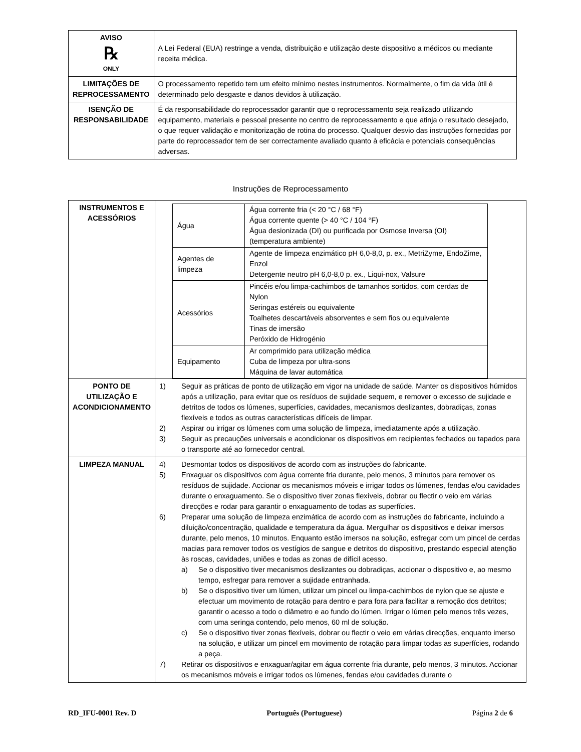| AVISO ℞ ONLY | A Lei Federal (EUA) restringe a venda, distribuição e utilização deste dispositivo a médicos ou mediante receita médica. |
| LIMITAÇÕES DE REPROCESSAMENTO | O processamento repetido tem um efeito mínimo nestes instrumentos. Normalmente, o fim da vida útil é determinado pelo desgaste e danos devidos à utilização. |
| ISENÇÃO DE RESPONSABILIDADE | É da responsabilidade do reprocessador garantir que o reprocessamento seja realizado utilizando equipamento, materiais e pessoal presente no centro de reprocessamento e que atinja o resultado desejado, o que requer validação e monitorização de rotina do processo. Qualquer desvio das instruções fornecidas por parte do reprocessador tem de ser correctamente avaliado quanto à eficácia e potenciais consequências adversas. |
Instruções de Reprocessamento
| INSTRUMENTOS E ACESSÓRIOS | / Água / Água corrente fria (< 20 °C / 68 °F) Água corrente quente (> 40 °C / 104 °F) Água desionizada (DI) ou purificada por Osmose Inversa (OI) (temperatura ambiente) / / Agentes de limpeza / Agente de limpeza enzimático pH 6,0-8,0, p. ex., MetriZyme, EndoZime, Enzol Detergente neutro pH 6,0-8,0 p. ex., Liqui-nox, Valsure / / Acessórios / Pincéis e/ou limpa-cachimbos de tamanhos sortidos, com cerdas de Nylon Seringas estéreis ou equivalente Toalhetes descartáveis absorventes e sem fios ou equivalente Tinas de imersão Peróxido de Hidrogénio / / Equipamento / Ar comprimido para utilização médica Cuba de limpeza por ultra-sons Máquina de lavar automática / |
| PONTO DE UTILIZAÇÃO E ACONDICIONAMENTO | 1) Seguir as práticas de ponto de utilização em vigor na unidade de saúde. Manter os dispositivos húmidos após a utilização, para evitar que os resíduos de sujidade sequem, e remover o excesso de sujidade e detritos de todos os lúmenes, superfícies, cavidades, mecanismos deslizantes, dobradiças, zonas flexíveis e todos as outras características difíceis de limpar. 2) Aspirar ou irrigar os lúmenes com uma solução de limpeza, imediatamente após a utilização. 3) Seguir as precauções universais e acondicionar os dispositivos em recipientes fechados ou tapados para o transporte até ao fornecedor central. |
| LIMPEZA MANUAL | 4) Desmontar todos os dispositivos de acordo com as instruções do fabricante. 5) Enxaguar os dispositivos com água corrente fria durante, pelo menos, 3 minutos para remover os resíduos de sujidade. Accionar os mecanismos móveis e irrigar todos os lúmenes, fendas e/ou cavidades durante o enxaguamento. Se o dispositivo tiver zonas flexíveis, dobrar ou flectir o veio em várias direcções e rodar para garantir o enxaguamento de todas as superfícies. 6) Preparar uma solução de limpeza enzimática de acordo com as instruções do fabricante, incluindo a diluição/concentração, qualidade e temperatura da água. Mergulhar os dispositivos e deixar imersos durante, pelo menos, 10 minutos. Enquanto estão imersos na solução, esfregar com um pincel de cerdas macias para remover todos os vestígios de sangue e detritos do dispositivo, prestando especial atenção às roscas, cavidades, uniões e todas as zonas de difícil acesso. a) Se o dispositivo tiver mecanismos deslizantes ou dobradiças, accionar o dispositivo e, ao mesmo tempo, esfregar para remover a sujidade entranhada. b) Se o dispositivo tiver um lúmen, utilizar um pincel ou limpa-cachimbos de nylon que se ajuste e efectuar um movimento de rotação para dentro e para fora para facilitar a remoção dos detritos; garantir o acesso a todo o diâmetro e ao fundo do lúmen. Irrigar o lúmen pelo menos três vezes, com uma seringa contendo, pelo menos, 60 ml de solução. c) Se o dispositivo tiver zonas flexíveis, dobrar ou flectir o veio em várias direcções, enquanto imerso na solução, e utilizar um pincel em movimento de rotação para limpar todas as superfícies, rodando a peça. 7) Retirar os dispositivos e enxaguar/agitar em água corrente fria durante, pelo menos, 3 minutos. Accionar os mecanismos móveis e irrigar todos os lúmenes, fendas e/ou cavidades durante o |
RD_IFU-0001 Rev. D Português (Portuguese) Página 2 de 6